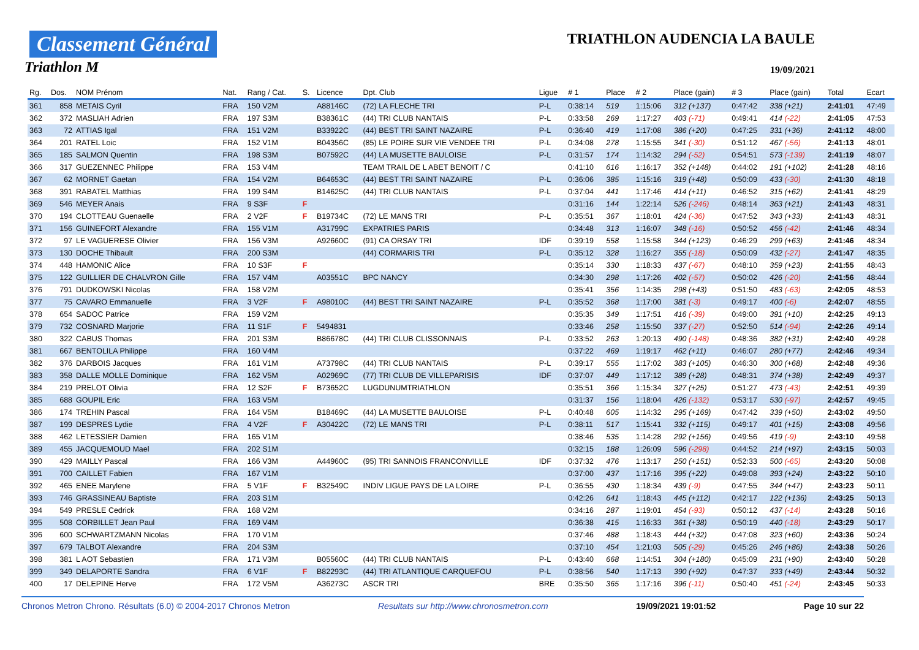Classement Général
Triathlon M
TRIATHLON AUDENCIA LA BAULE
19/09/2021
| Rg. | Dos. | NOM Prénom | Nat. | Rang / Cat. | S. | Licence | Dpt. Club | Ligue | # 1 | Place | # 2 | Place (gain) | # 3 | Place (gain) | Total | Ecart |
| --- | --- | --- | --- | --- | --- | --- | --- | --- | --- | --- | --- | --- | --- | --- | --- | --- |
| 361 | 858 | METAIS Cyril | FRA | 150 V2M | | A88146C | (72) LA FLECHE TRI | P-L | 0:38:14 | 519 | 1:15:06 | 312 (+137) | 0:47:42 | 338 (+21) | 2:41:01 | 47:49 |
| 362 | 372 | MASLIAH Adrien | FRA | 197 S3M | | B38361C | (44) TRI CLUB NANTAIS | P-L | 0:33:58 | 269 | 1:17:27 | 403 (-71) | 0:49:41 | 414 (-22) | 2:41:05 | 47:53 |
| 363 | 72 | ATTIAS Igal | FRA | 151 V2M | | B33922C | (44) BEST TRI SAINT NAZAIRE | P-L | 0:36:40 | 419 | 1:17:08 | 386 (+20) | 0:47:25 | 331 (+36) | 2:41:12 | 48:00 |
| 364 | 201 | RATEL Loic | FRA | 152 V1M | | B04356C | (85) LE POIRE SUR VIE VENDEE TRI | P-L | 0:34:08 | 278 | 1:15:55 | 341 (-30) | 0:51:12 | 467 (-56) | 2:41:13 | 48:01 |
| 365 | 185 | SALMON Quentin | FRA | 198 S3M | | B07592C | (44) LA MUSETTE BAULOISE | P-L | 0:31:57 | 174 | 1:14:32 | 294 (-52) | 0:54:51 | 573 (-139) | 2:41:19 | 48:07 |
| 366 | 317 | GUEZENNEC Philippe | FRA | 153 V4M | | | TEAM TRAIL DE L ABET BENOIT / C | | 0:41:10 | 616 | 1:16:17 | 352 (+148) | 0:44:02 | 191 (+102) | 2:41:28 | 48:16 |
| 367 | 62 | MORNET Gaetan | FRA | 154 V2M | | B64653C | (44) BEST TRI SAINT NAZAIRE | P-L | 0:36:06 | 385 | 1:15:16 | 319 (+48) | 0:50:09 | 433 (-30) | 2:41:30 | 48:18 |
| 368 | 391 | RABATEL Matthias | FRA | 199 S4M | | B14625C | (44) TRI CLUB NANTAIS | P-L | 0:37:04 | 441 | 1:17:46 | 414 (+11) | 0:46:52 | 315 (+62) | 2:41:41 | 48:29 |
| 369 | 546 | MEYER Anais | FRA | 9 S3F | F | | | | 0:31:16 | 144 | 1:22:14 | 526 (-246) | 0:48:14 | 363 (+21) | 2:41:43 | 48:31 |
| 370 | 194 | CLOTTEAU Guenaelle | FRA | 2 V2F | F | B19734C | (72) LE MANS TRI | P-L | 0:35:51 | 367 | 1:18:01 | 424 (-36) | 0:47:52 | 343 (+33) | 2:41:43 | 48:31 |
| 371 | 156 | GUINEFORT Alexandre | FRA | 155 V1M | | A31799C | EXPATRIES PARIS | | 0:34:48 | 313 | 1:16:07 | 348 (-16) | 0:50:52 | 456 (-42) | 2:41:46 | 48:34 |
| 372 | 97 | LE VAGUERESE Olivier | FRA | 156 V3M | | A92660C | (91) CA ORSAY TRI | IDF | 0:39:19 | 558 | 1:15:58 | 344 (+123) | 0:46:29 | 299 (+63) | 2:41:46 | 48:34 |
| 373 | 130 | DOCHE Thibault | FRA | 200 S3M | | | (44) CORMARIS TRI | P-L | 0:35:12 | 328 | 1:16:27 | 355 (-18) | 0:50:09 | 432 (-27) | 2:41:47 | 48:35 |
| 374 | 448 | HAMONIC Alice | FRA | 10 S3F | F | | | | 0:35:14 | 330 | 1:18:33 | 437 (-67) | 0:48:10 | 359 (+23) | 2:41:55 | 48:43 |
| 375 | 122 | GUILLIER DE CHALVRON Gille | FRA | 157 V4M | | A03551C | BPC NANCY | | 0:34:30 | 298 | 1:17:26 | 402 (-57) | 0:50:02 | 426 (-20) | 2:41:56 | 48:44 |
| 376 | 791 | DUDKOWSKI Nicolas | FRA | 158 V2M | | | | | 0:35:41 | 356 | 1:14:35 | 298 (+43) | 0:51:50 | 483 (-63) | 2:42:05 | 48:53 |
| 377 | 75 | CAVARO Emmanuelle | FRA | 3 V2F | F | A98010C | (44) BEST TRI SAINT NAZAIRE | P-L | 0:35:52 | 368 | 1:17:00 | 381 (-3) | 0:49:17 | 400 (-6) | 2:42:07 | 48:55 |
| 378 | 654 | SADOC Patrice | FRA | 159 V2M | | | | | 0:35:35 | 349 | 1:17:51 | 416 (-39) | 0:49:00 | 391 (+10) | 2:42:25 | 49:13 |
| 379 | 732 | COSNARD Marjorie | FRA | 11 S1F | F | 5494831 | | | 0:33:46 | 258 | 1:15:50 | 337 (-27) | 0:52:50 | 514 (-94) | 2:42:26 | 49:14 |
| 380 | 322 | CABUS Thomas | FRA | 201 S3M | | B86678C | (44) TRI CLUB CLISSONNAIS | P-L | 0:33:52 | 263 | 1:20:13 | 490 (-148) | 0:48:36 | 382 (+31) | 2:42:40 | 49:28 |
| 381 | 667 | BENTOLILA Philippe | FRA | 160 V4M | | | | | 0:37:22 | 469 | 1:19:17 | 462 (+11) | 0:46:07 | 280 (+77) | 2:42:46 | 49:34 |
| 382 | 376 | DARBOIS Jacques | FRA | 161 V1M | | A73798C | (44) TRI CLUB NANTAIS | P-L | 0:39:17 | 555 | 1:17:02 | 383 (+105) | 0:46:30 | 300 (+68) | 2:42:48 | 49:36 |
| 383 | 358 | DALLE MOLLE Dominique | FRA | 162 V5M | | A02969C | (77) TRI CLUB DE VILLEPARISIS | IDF | 0:37:07 | 449 | 1:17:12 | 389 (+28) | 0:48:31 | 374 (+38) | 2:42:49 | 49:37 |
| 384 | 219 | PRELOT Olivia | FRA | 12 S2F | F | B73652C | LUGDUNUMTRIATHLON | | 0:35:51 | 366 | 1:15:34 | 327 (+25) | 0:51:27 | 473 (-43) | 2:42:51 | 49:39 |
| 385 | 688 | GOUPIL Eric | FRA | 163 V5M | | | | | 0:31:37 | 156 | 1:18:04 | 426 (-132) | 0:53:17 | 530 (-97) | 2:42:57 | 49:45 |
| 386 | 174 | TREHIN Pascal | FRA | 164 V5M | | B18469C | (44) LA MUSETTE BAULOISE | P-L | 0:40:48 | 605 | 1:14:32 | 295 (+169) | 0:47:42 | 339 (+50) | 2:43:02 | 49:50 |
| 387 | 199 | DESPRES Lydie | FRA | 4 V2F | F | A30422C | (72) LE MANS TRI | P-L | 0:38:11 | 517 | 1:15:41 | 332 (+115) | 0:49:17 | 401 (+15) | 2:43:08 | 49:56 |
| 388 | 462 | LETESSIER Damien | FRA | 165 V1M | | | | | 0:38:46 | 535 | 1:14:28 | 292 (+156) | 0:49:56 | 419 (-9) | 2:43:10 | 49:58 |
| 389 | 455 | JACQUEMOUD Mael | FRA | 202 S1M | | | | | 0:32:15 | 188 | 1:26:09 | 596 (-298) | 0:44:52 | 214 (+97) | 2:43:15 | 50:03 |
| 390 | 429 | MAILLY Pascal | FRA | 166 V3M | | A44960C | (95) TRI SANNOIS FRANCONVILLE | IDF | 0:37:32 | 476 | 1:13:17 | 250 (+151) | 0:52:33 | 500 (-65) | 2:43:20 | 50:08 |
| 391 | 700 | CAILLET Fabien | FRA | 167 V1M | | | | | 0:37:00 | 437 | 1:17:16 | 395 (+22) | 0:49:08 | 393 (+24) | 2:43:22 | 50:10 |
| 392 | 465 | ENEE Marylene | FRA | 5 V1F | F | B32549C | INDIV LIGUE PAYS DE LA LOIRE | P-L | 0:36:55 | 430 | 1:18:34 | 439 (-9) | 0:47:55 | 344 (+47) | 2:43:23 | 50:11 |
| 393 | 746 | GRASSINEAU Baptiste | FRA | 203 S1M | | | | | 0:42:26 | 641 | 1:18:43 | 445 (+112) | 0:42:17 | 122 (+136) | 2:43:25 | 50:13 |
| 394 | 549 | PRESLE Cedrick | FRA | 168 V2M | | | | | 0:34:16 | 287 | 1:19:01 | 454 (-93) | 0:50:12 | 437 (-14) | 2:43:28 | 50:16 |
| 395 | 508 | CORBILLET Jean Paul | FRA | 169 V4M | | | | | 0:36:38 | 415 | 1:16:33 | 361 (+38) | 0:50:19 | 440 (-18) | 2:43:29 | 50:17 |
| 396 | 600 | SCHWARTZMANN Nicolas | FRA | 170 V1M | | | | | 0:37:46 | 488 | 1:18:43 | 444 (+32) | 0:47:08 | 323 (+60) | 2:43:36 | 50:24 |
| 397 | 679 | TALBOT Alexandre | FRA | 204 S3M | | | | | 0:37:10 | 454 | 1:21:03 | 505 (-29) | 0:45:26 | 246 (+86) | 2:43:38 | 50:26 |
| 398 | 381 | L AOT Sebastien | FRA | 171 V3M | | B05560C | (44) TRI CLUB NANTAIS | P-L | 0:43:40 | 668 | 1:14:51 | 304 (+180) | 0:45:09 | 231 (+90) | 2:43:40 | 50:28 |
| 399 | 349 | DELAPORTE Sandra | FRA | 6 V1F | F | B82293C | (44) TRI ATLANTIQUE CARQUEFOU | P-L | 0:38:56 | 540 | 1:17:13 | 390 (+92) | 0:47:37 | 333 (+49) | 2:43:44 | 50:32 |
| 400 | 17 | DELEPINE Herve | FRA | 172 V5M | | A36273C | ASCR TRI | BRE | 0:35:50 | 365 | 1:17:16 | 396 (-11) | 0:50:40 | 451 (-24) | 2:43:45 | 50:33 |
Chronos Metron Chrono. Résultats (6.0) © 2004-2017 Chronos Metron Resultats sur http://www.chronosmetron.com 19/09/2021 19:01:52 Page 10 sur 22